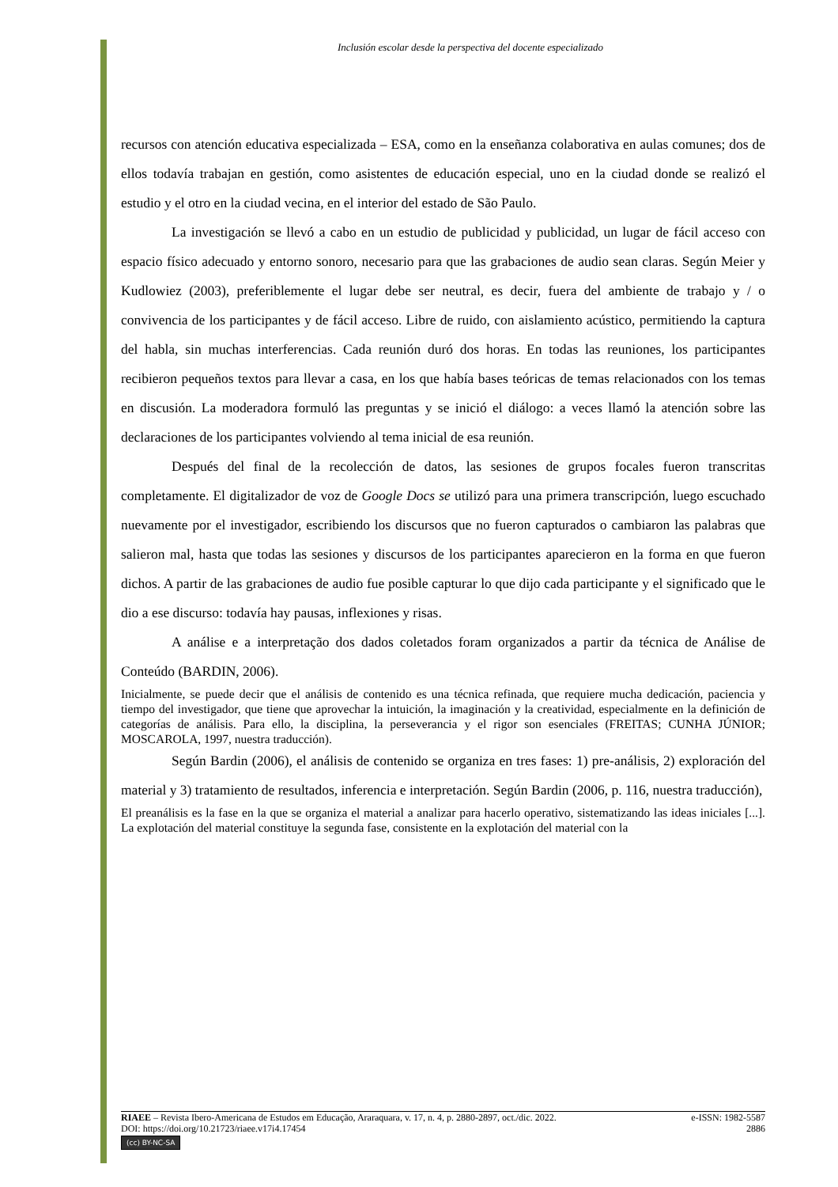Inclusión escolar desde la perspectiva del docente especializado
recursos con atención educativa especializada – ESA, como en la enseñanza colaborativa en aulas comunes; dos de ellos todavía trabajan en gestión, como asistentes de educación especial, uno en la ciudad donde se realizó el estudio y el otro en la ciudad vecina, en el interior del estado de São Paulo.
La investigación se llevó a cabo en un estudio de publicidad y publicidad, un lugar de fácil acceso con espacio físico adecuado y entorno sonoro, necesario para que las grabaciones de audio sean claras. Según Meier y Kudlowiez (2003), preferiblemente el lugar debe ser neutral, es decir, fuera del ambiente de trabajo y / o convivencia de los participantes y de fácil acceso. Libre de ruido, con aislamiento acústico, permitiendo la captura del habla, sin muchas interferencias. Cada reunión duró dos horas. En todas las reuniones, los participantes recibieron pequeños textos para llevar a casa, en los que había bases teóricas de temas relacionados con los temas en discusión. La moderadora formuló las preguntas y se inició el diálogo: a veces llamó la atención sobre las declaraciones de los participantes volviendo al tema inicial de esa reunión.
Después del final de la recolección de datos, las sesiones de grupos focales fueron transcritas completamente. El digitalizador de voz de Google Docs se utilizó para una primera transcripción, luego escuchado nuevamente por el investigador, escribiendo los discursos que no fueron capturados o cambiaron las palabras que salieron mal, hasta que todas las sesiones y discursos de los participantes aparecieron en la forma en que fueron dichos. A partir de las grabaciones de audio fue posible capturar lo que dijo cada participante y el significado que le dio a ese discurso: todavía hay pausas, inflexiones y risas.
A análise e a interpretação dos dados coletados foram organizados a partir da técnica de Análise de Conteúdo (BARDIN, 2006).
Inicialmente, se puede decir que el análisis de contenido es una técnica refinada, que requiere mucha dedicación, paciencia y tiempo del investigador, que tiene que aprovechar la intuición, la imaginación y la creatividad, especialmente en la definición de categorías de análisis. Para ello, la disciplina, la perseverancia y el rigor son esenciales (FREITAS; CUNHA JÚNIOR; MOSCAROLA, 1997, nuestra traducción).
Según Bardin (2006), el análisis de contenido se organiza en tres fases: 1) pre-análisis, 2) exploración del material y 3) tratamiento de resultados, inferencia e interpretación. Según Bardin (2006, p. 116, nuestra traducción),
El preanálisis es la fase en la que se organiza el material a analizar para hacerlo operativo, sistematizando las ideas iniciales [...]. La explotación del material constituye la segunda fase, consistente en la explotación del material con la
RIAEE – Revista Ibero-Americana de Estudos em Educação, Araraquara, v. 17, n. 4, p. 2880-2897, oct./dic. 2022. e-ISSN: 1982-5587
DOI: https://doi.org/10.21723/riaee.v17i4.17454 2886
(cc) BY-NC-SA